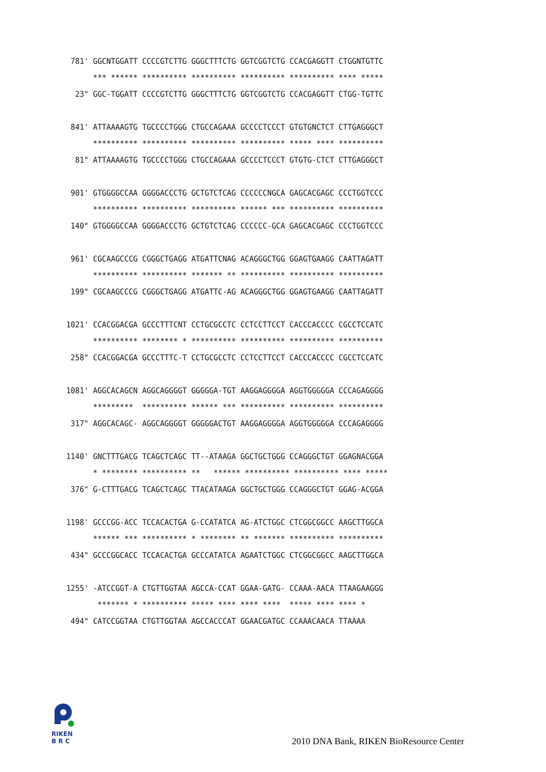781' GGCNTGGATT CCCCGTCTTG GGGCTTTCTG GGTCGGTCTG CCACGAGGTT CTGGNTGTTC
       *** ****** ********** ********** ********** ********** **** *****
   23" GGC-TGGATT CCCCGTCTTG GGGCTTTCTG GGTCGGTCTG CCACGAGGTT CTGG-TGTTC
  841' ATTAAAAGTG TGCCCCTGGG CTGCCAGAAA GCCCCTCCCT GTGTGNCTCT CTTGAGGGCT
       ********** ********** ********** ********** ***** **** **********
   81" ATTAAAAGTG TGCCCCTGGG CTGCCAGAAA GCCCCTCCCT GTGTG-CTCT CTTGAGGGCT
  901' GTGGGGCCAA GGGGACCCTG GCTGTCTCAG CCCCCCNGCA GAGCACGAGC CCCTGGTCCC
       ********** ********** ********** ****** *** ********** **********
  140" GTGGGGCCAA GGGGACCCTG GCTGTCTCAG CCCCCC-GCA GAGCACGAGC CCCTGGTCCC
  961' CGCAAGCCCG CGGGCTGAGG ATGATTCNAG ACAGGGCTGG GGAGTGAAGG CAATTAGATT
       ********** ********** ******* ** ********** ********** **********
  199" CGCAAGCCCG CGGGCTGAGG ATGATTC-AG ACAGGGCTGG GGAGTGAAGG CAATTAGATT
 1021' CCACGGACGA GCCCTTTCNT CCTGCGCCTC CCTCCTTCCT CACCCACCCC CGCCTCCATC
       ********** ******** * ********** ********** ********** **********
  258" CCACGGACGA GCCCTTTC-T CCTGCGCCTC CCTCCTTCCT CACCCACCCC CGCCTCCATC
 1081' AGGCACAGCN AGGCAGGGGT GGGGGA-TGT AAGGAGGGGA AGGTGGGGGA CCCAGAGGGG
       *********  ********** ****** *** ********** ********** **********
  317" AGGCACAGC- AGGCAGGGGT GGGGGACTGT AAGGAGGGGA AGGTGGGGGA CCCAGAGGGG
 1140' GNCTTTGACG TCAGCTCAGC TT--ATAAGA GGCTGCTGGG CCAGGGCTGT GGAGNACGGA
       * ******** ********** **   ****** ********** ********** **** *****
  376" G-CTTTGACG TCAGCTCAGC TTACATAAGA GGCTGCTGGG CCAGGGCTGT GGAG-ACGGA
 1198' GCCCGG-ACC TCCACACTGA G-CCATATCA AG-ATCTGGC CTCGGCGGCC AAGCTTGGCA
       ****** *** ********** * ******** ** ******* ********** **********
  434" GCCCGGCACC TCCACACTGA GCCCATATCA AGAATCTGGC CTCGGCGGCC AAGCTTGGCA
 1255' -ATCCGGT-A CTGTTGGTAA AGCCA-CCAT GGAA-GATG- CCAAA-AACA TTAAGAAGGG
        ******* * ********** ***** **** **** ****  ***** **** **** *
  494" CATCCGGTAA CTGTTGGTAA AGCCACCCAT GGAACGATGC CCAAACAACA TTAAAA
RIKEN
B R C
2010 DNA Bank, RIKEN BioResource Center